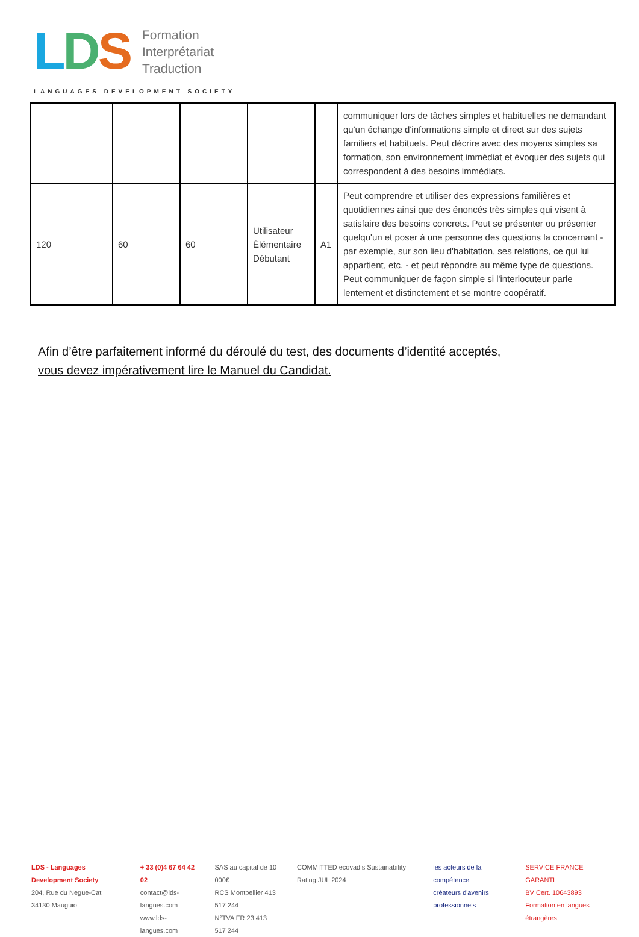LDS Formation
Interprétariat
Traduction
LANGUAGES DEVELOPMENT SOCIETY
| | | | | | communiquer lors de tâches simples et habituelles ne demandant qu'un échange d'informations simple et direct sur des sujets familiers et habituels. Peut décrire avec des moyens simples sa formation, son environnement immédiat et évoquer des sujets qui correspondent à des besoins immédiats. |
| 120 | 60 | 60 | Utilisateur Élémentaire Débutant | A1 | Peut comprendre et utiliser des expressions familières et quotidiennes ainsi que des énoncés très simples qui visent à satisfaire des besoins concrets. Peut se présenter ou présenter quelqu'un et poser à une personne des questions la concernant - par exemple, sur son lieu d'habitation, ses relations, ce qui lui appartient, etc. - et peut répondre au même type de questions. Peut communiquer de façon simple si l'interlocuteur parle lentement et distinctement et se montre coopératif. |
Afin d’être parfaitement informé du déroulé du test, des documents d’identité acceptés,
vous devez impérativement lire le Manuel du Candidat.
LDS - Languages Development Society
204, Rue du Negue-Cat
34130 Mauguio
+ 33 (0)4 67 64 42 02
contact@lds-langues.com
www.lds-langues.com
SAS au capital de 10 000€
RCS Montpellier 413 517 244
N°TVA FR 23 413 517 244
COMMITTED ecovadis Sustainability Rating JUL 2024
les acteurs de la compétence
créateurs d'avenirs professionnels
SERVICE FRANCE GARANTI
BV Cert. 10643893
Formation en langues étrangères